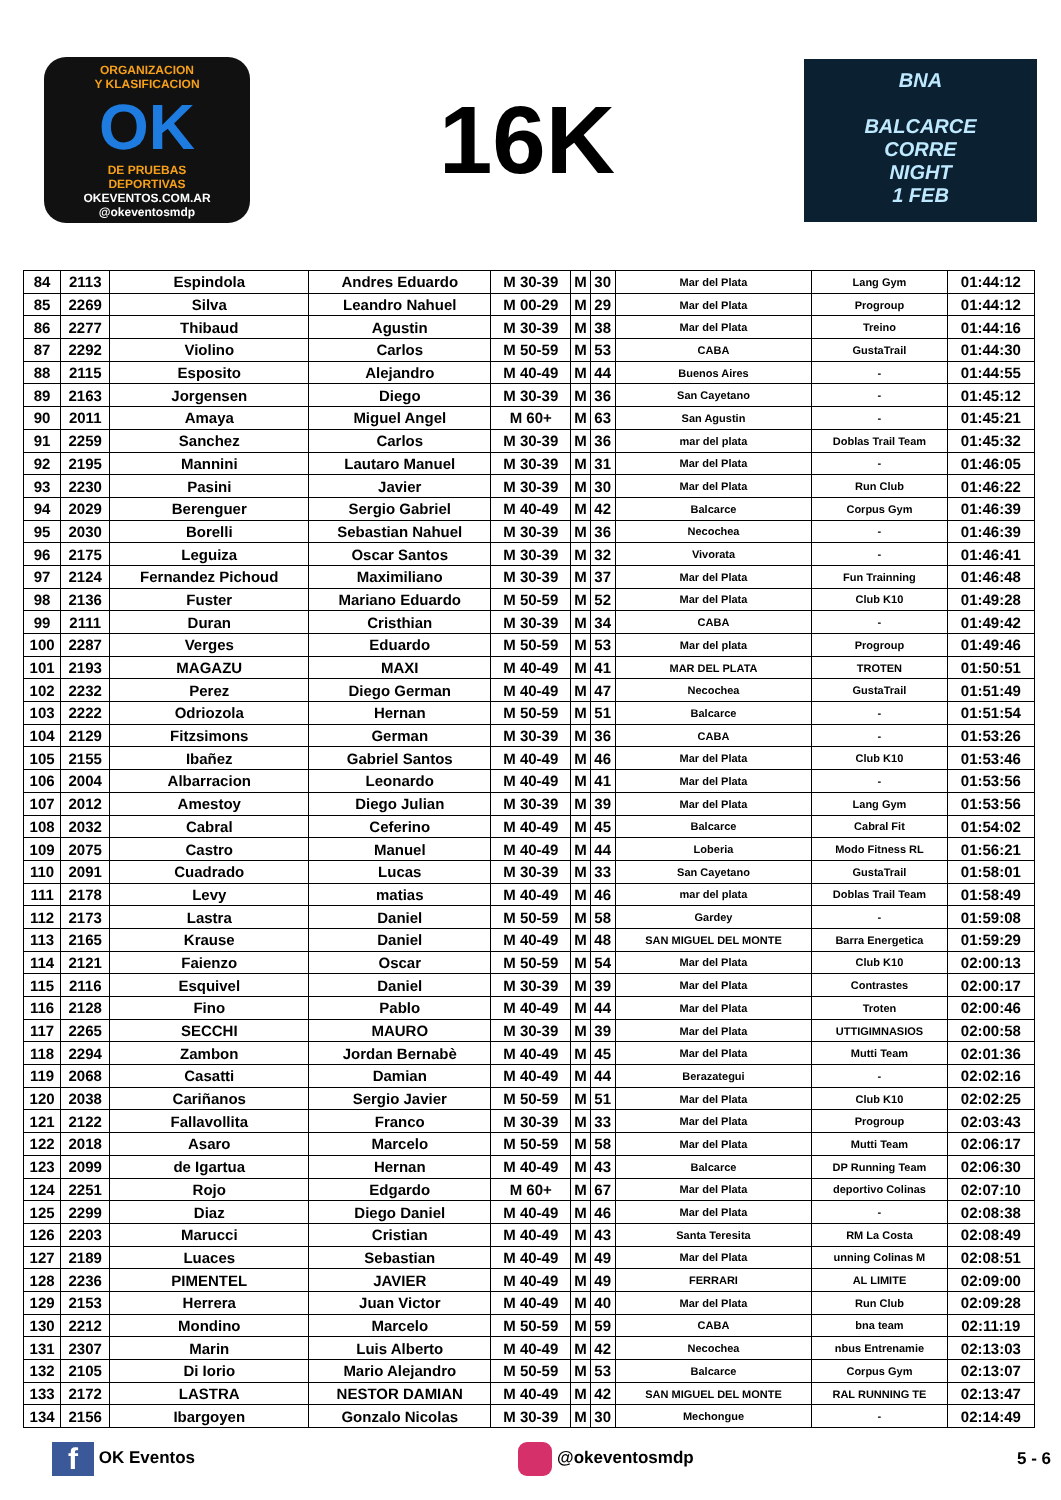ORGANIZACION
Y KLASIFICACION
OK
DE PRUEBAS
DEPORTIVAS
OKEVENTOS.COM.AR
@okeventosmdp
16K
BNA
BALCARCE
CORRE
NIGHT
1 FEB
| 84 | 2113 | Espindola | Andres Eduardo | M 30-39 | M | 30 | Mar del Plata | Lang Gym | 01:44:12 |
| 85 | 2269 | Silva | Leandro Nahuel | M 00-29 | M | 29 | Mar del Plata | Progroup | 01:44:12 |
| 86 | 2277 | Thibaud | Agustin | M 30-39 | M | 38 | Mar del Plata | Treino | 01:44:16 |
| 87 | 2292 | Violino | Carlos | M 50-59 | M | 53 | CABA | GustaTrail | 01:44:30 |
| 88 | 2115 | Esposito | Alejandro | M 40-49 | M | 44 | Buenos Aires | - | 01:44:55 |
| 89 | 2163 | Jorgensen | Diego | M 30-39 | M | 36 | San Cayetano | - | 01:45:12 |
| 90 | 2011 | Amaya | Miguel Angel | M 60+ | M | 63 | San Agustin | - | 01:45:21 |
| 91 | 2259 | Sanchez | Carlos | M 30-39 | M | 36 | mar del plata | Doblas Trail Team | 01:45:32 |
| 92 | 2195 | Mannini | Lautaro Manuel | M 30-39 | M | 31 | Mar del Plata | - | 01:46:05 |
| 93 | 2230 | Pasini | Javier | M 30-39 | M | 30 | Mar del Plata | Run Club | 01:46:22 |
| 94 | 2029 | Berenguer | Sergio Gabriel | M 40-49 | M | 42 | Balcarce | Corpus Gym | 01:46:39 |
| 95 | 2030 | Borelli | Sebastian Nahuel | M 30-39 | M | 36 | Necochea | - | 01:46:39 |
| 96 | 2175 | Leguiza | Oscar Santos | M 30-39 | M | 32 | Vivorata | - | 01:46:41 |
| 97 | 2124 | Fernandez Pichoud | Maximiliano | M 30-39 | M | 37 | Mar del Plata | Fun Trainning | 01:46:48 |
| 98 | 2136 | Fuster | Mariano Eduardo | M 50-59 | M | 52 | Mar del Plata | Club K10 | 01:49:28 |
| 99 | 2111 | Duran | Cristhian | M 30-39 | M | 34 | CABA | - | 01:49:42 |
| 100 | 2287 | Verges | Eduardo | M 50-59 | M | 53 | Mar del plata | Progroup | 01:49:46 |
| 101 | 2193 | MAGAZU | MAXI | M 40-49 | M | 41 | MAR DEL PLATA | TROTEN | 01:50:51 |
| 102 | 2232 | Perez | Diego German | M 40-49 | M | 47 | Necochea | GustaTrail | 01:51:49 |
| 103 | 2222 | Odriozola | Hernan | M 50-59 | M | 51 | Balcarce | - | 01:51:54 |
| 104 | 2129 | Fitzsimons | German | M 30-39 | M | 36 | CABA | - | 01:53:26 |
| 105 | 2155 | Ibañez | Gabriel Santos | M 40-49 | M | 46 | Mar del Plata | Club K10 | 01:53:46 |
| 106 | 2004 | Albarracion | Leonardo | M 40-49 | M | 41 | Mar del Plata | - | 01:53:56 |
| 107 | 2012 | Amestoy | Diego Julian | M 30-39 | M | 39 | Mar del Plata | Lang Gym | 01:53:56 |
| 108 | 2032 | Cabral | Ceferino | M 40-49 | M | 45 | Balcarce | Cabral Fit | 01:54:02 |
| 109 | 2075 | Castro | Manuel | M 40-49 | M | 44 | Loberia | Modo Fitness RL | 01:56:21 |
| 110 | 2091 | Cuadrado | Lucas | M 30-39 | M | 33 | San Cayetano | GustaTrail | 01:58:01 |
| 111 | 2178 | Levy | matias | M 40-49 | M | 46 | mar del plata | Doblas Trail Team | 01:58:49 |
| 112 | 2173 | Lastra | Daniel | M 50-59 | M | 58 | Gardey | - | 01:59:08 |
| 113 | 2165 | Krause | Daniel | M 40-49 | M | 48 | SAN MIGUEL DEL MONTE | Barra Energetica | 01:59:29 |
| 114 | 2121 | Faienzo | Oscar | M 50-59 | M | 54 | Mar del Plata | Club K10 | 02:00:13 |
| 115 | 2116 | Esquivel | Daniel | M 30-39 | M | 39 | Mar del Plata | Contrastes | 02:00:17 |
| 116 | 2128 | Fino | Pablo | M 40-49 | M | 44 | Mar del Plata | Troten | 02:00:46 |
| 117 | 2265 | SECCHI | MAURO | M 30-39 | M | 39 | Mar del Plata | UTTIGIMNASIOS | 02:00:58 |
| 118 | 2294 | Zambon | Jordan Bernabè | M 40-49 | M | 45 | Mar del Plata | Mutti Team | 02:01:36 |
| 119 | 2068 | Casatti | Damian | M 40-49 | M | 44 | Berazategui | - | 02:02:16 |
| 120 | 2038 | Cariñanos | Sergio Javier | M 50-59 | M | 51 | Mar del Plata | Club K10 | 02:02:25 |
| 121 | 2122 | Fallavollita | Franco | M 30-39 | M | 33 | Mar del Plata | Progroup | 02:03:43 |
| 122 | 2018 | Asaro | Marcelo | M 50-59 | M | 58 | Mar del Plata | Mutti Team | 02:06:17 |
| 123 | 2099 | de Igartua | Hernan | M 40-49 | M | 43 | Balcarce | DP Running Team | 02:06:30 |
| 124 | 2251 | Rojo | Edgardo | M 60+ | M | 67 | Mar del Plata | deportivo Colinas | 02:07:10 |
| 125 | 2299 | Diaz | Diego Daniel | M 40-49 | M | 46 | Mar del Plata | - | 02:08:38 |
| 126 | 2203 | Marucci | Cristian | M 40-49 | M | 43 | Santa Teresita | RM La Costa | 02:08:49 |
| 127 | 2189 | Luaces | Sebastian | M 40-49 | M | 49 | Mar del Plata | unning Colinas M | 02:08:51 |
| 128 | 2236 | PIMENTEL | JAVIER | M 40-49 | M | 49 | FERRARI | AL LIMITE | 02:09:00 |
| 129 | 2153 | Herrera | Juan Victor | M 40-49 | M | 40 | Mar del Plata | Run Club | 02:09:28 |
| 130 | 2212 | Mondino | Marcelo | M 50-59 | M | 59 | CABA | bna team | 02:11:19 |
| 131 | 2307 | Marin | Luis Alberto | M 40-49 | M | 42 | Necochea | nbus Entrenamie | 02:13:03 |
| 132 | 2105 | Di Iorio | Mario Alejandro | M 50-59 | M | 53 | Balcarce | Corpus Gym | 02:13:07 |
| 133 | 2172 | LASTRA | NESTOR DAMIAN | M 40-49 | M | 42 | SAN MIGUEL DEL MONTE | RAL RUNNING TE | 02:13:47 |
| 134 | 2156 | Ibargoyen | Gonzalo Nicolas | M 30-39 | M | 30 | Mechongue | - | 02:14:49 |
f OK Eventos @okeventosmdp 5 - 6